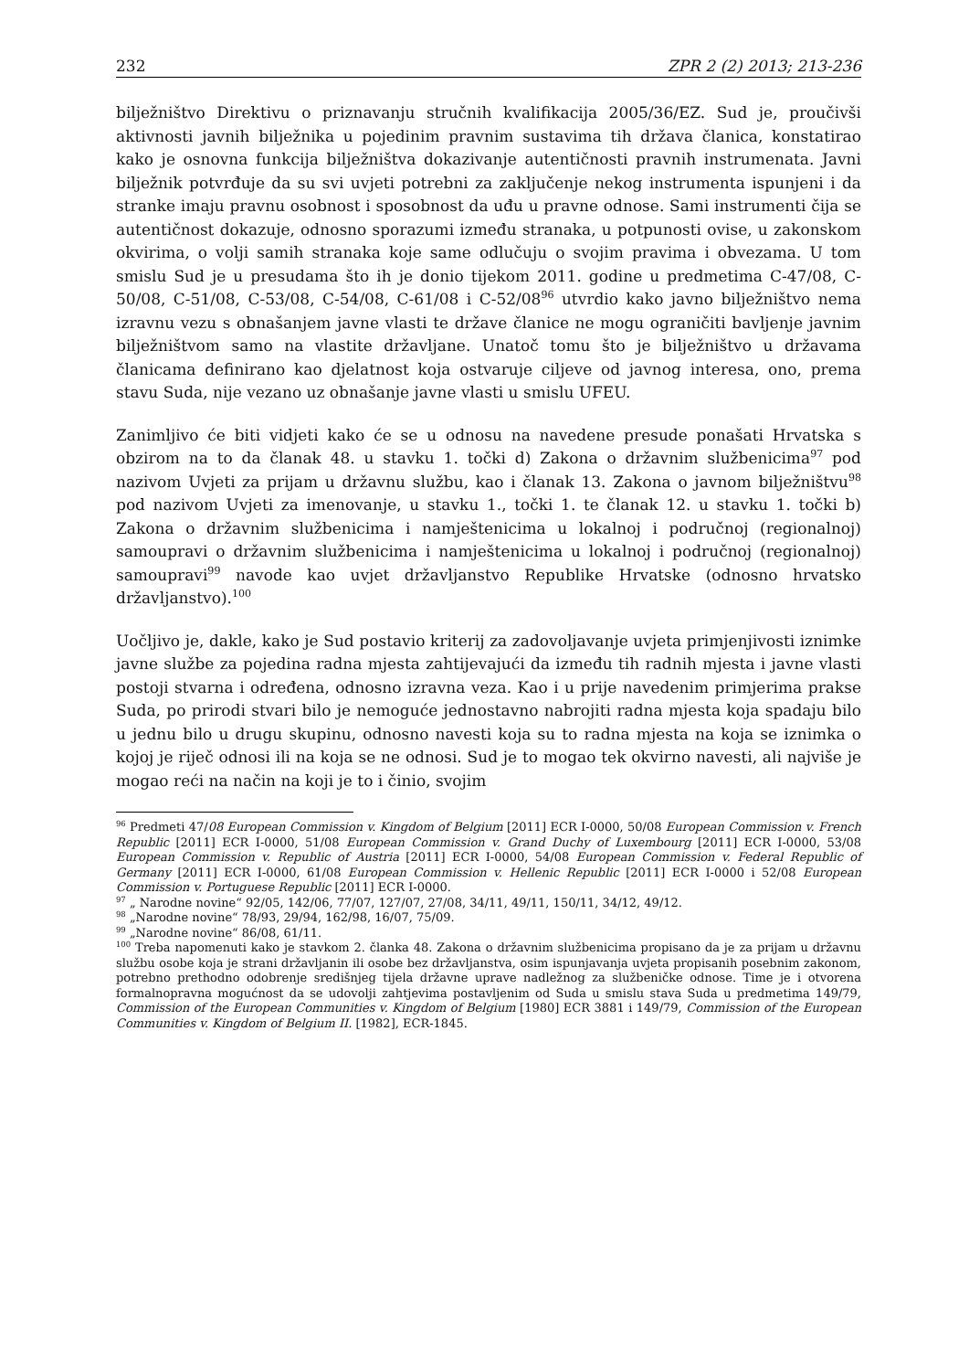232 ZPR 2 (2) 2013; 213-236
bilježništvo Direktivu o priznavanju stručnih kvalifikacija 2005/36/EZ. Sud je, proučivši aktivnosti javnih bilježnika u pojedinim pravnim sustavima tih država članica, konstatirao kako je osnovna funkcija bilježništva dokazivanje autentičnosti pravnih instrumenata. Javni bilježnik potvrđuje da su svi uvjeti potrebni za zaključenje nekog instrumenta ispunjeni i da stranke imaju pravnu osobnost i sposobnost da uđu u pravne odnose. Sami instrumenti čija se autentičnost dokazuje, odnosno sporazumi između stranaka, u potpunosti ovise, u zakonskom okvirima, o volji samih stranaka koje same odlučuju o svojim pravima i obvezama. U tom smislu Sud je u presudama što ih je donio tijekom 2011. godine u predmetima C-47/08, C-50/08, C-51/08, C-53/08, C-54/08, C-61/08 i C-52/08<sup>96</sup> utvrdio kako javno bilježništvo nema izravnu vezu s obnašanjem javne vlasti te države članice ne mogu ograničiti bavljenje javnim bilježništvom samo na vlastite državljane. Unatoč tomu što je bilježništvo u državama članicama definirano kao djelatnost koja ostvaruje ciljeve od javnog interesa, ono, prema stavu Suda, nije vezano uz obnašanje javne vlasti u smislu UFEU.
Zanimljivo će biti vidjeti kako će se u odnosu na navedene presude ponašati Hrvatska s obzirom na to da članak 48. u stavku 1. točki d) Zakona o državnim službenicima<sup>97</sup> pod nazivom Uvjeti za prijam u državnu službu, kao i članak 13. Zakona o javnom bilježništvu<sup>98</sup> pod nazivom Uvjeti za imenovanje, u stavku 1., točki 1. te članak 12. u stavku 1. točki b) Zakona o državnim službenicima i namještenicima u lokalnoj i područnoj (regionalnoj) samoupravi o državnim službenicima i namještenicima u lokalnoj i područnoj (regionalnoj) samoupravi<sup>99</sup> navode kao uvjet državljanstvo Republike Hrvatske (odnosno hrvatsko državljanstvo).<sup>100</sup>
Uočljivo je, dakle, kako je Sud postavio kriterij za zadovoljavanje uvjeta primjenjivosti iznimke javne službe za pojedina radna mjesta zahtijevajući da između tih radnih mjesta i javne vlasti postoji stvarna i određena, odnosno izravna veza. Kao i u prije navedenim primjerima prakse Suda, po prirodi stvari bilo je nemoguće jednostavno nabrojiti radna mjesta koja spadaju bilo u jednu bilo u drugu skupinu, odnosno navesti koja su to radna mjesta na koja se iznimka o kojoj je riječ odnosi ili na koja se ne odnosi. Sud je to mogao tek okvirno navesti, ali najviše je mogao reći na način na koji je to i činio, svojim
<sup>96</sup> Predmeti 47/08 European Commission v. Kingdom of Belgium [2011] ECR I-0000, 50/08 European Commission v. French Republic [2011] ECR I-0000, 51/08 European Commission v. Grand Duchy of Luxembourg [2011] ECR I-0000, 53/08 European Commission v. Republic of Austria [2011] ECR I-0000, 54/08 European Commission v. Federal Republic of Germany [2011] ECR I-0000, 61/08 European Commission v. Hellenic Republic [2011] ECR I-0000 i 52/08 European Commission v. Portuguese Republic [2011] ECR I-0000.
<sup>97</sup> „ Narodne novine“ 92/05, 142/06, 77/07, 127/07, 27/08, 34/11, 49/11, 150/11, 34/12, 49/12.
<sup>98</sup> „Narodne novine“ 78/93, 29/94, 162/98, 16/07, 75/09.
<sup>99</sup> „Narodne novine“ 86/08, 61/11.
<sup>100</sup> Treba napomenuti kako je stavkom 2. članka 48. Zakona o državnim službenicima propisano da je za prijam u državnu službu osobe koja je strani državljanin ili osobe bez državljanstva, osim ispunjavanja uvjeta propisanih posebnim zakonom, potrebno prethodno odobrenje središnjeg tijela državne uprave nadležnog za službeničke odnose. Time je i otvorena formalnopravna mogućnost da se udovolji zahtjevima postavljenim od Suda u smislu stava Suda u predmetima 149/79, Commission of the European Communities v. Kingdom of Belgium [1980] ECR 3881 i 149/79, Commission of the European Communities v. Kingdom of Belgium II. [1982], ECR-1845.